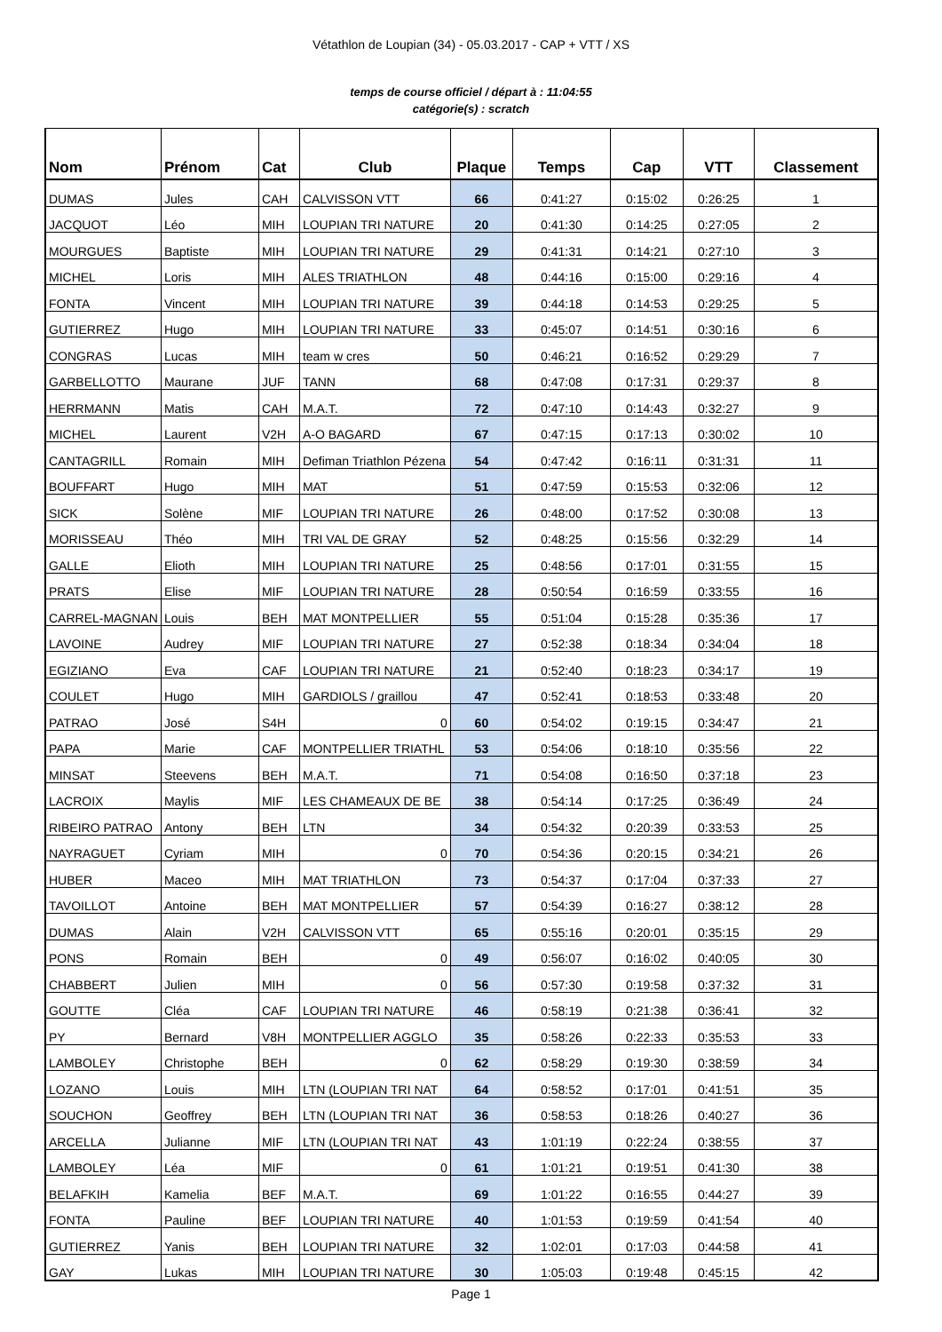Vétathlon de Loupian (34) - 05.03.2017 - CAP + VTT / XS
temps de course officiel / départ à : 11:04:55
catégorie(s) : scratch
| Nom | Prénom | Cat | Club | Plaque | Temps | Cap | VTT | Classement |
| --- | --- | --- | --- | --- | --- | --- | --- | --- |
| DUMAS | Jules | CAH | CALVISSON VTT | 66 | 0:41:27 | 0:15:02 | 0:26:25 | 1 |
| JACQUOT | Léo | MIH | LOUPIAN TRI NATURE | 20 | 0:41:30 | 0:14:25 | 0:27:05 | 2 |
| MOURGUES | Baptiste | MIH | LOUPIAN TRI NATURE | 29 | 0:41:31 | 0:14:21 | 0:27:10 | 3 |
| MICHEL | Loris | MIH | ALES TRIATHLON | 48 | 0:44:16 | 0:15:00 | 0:29:16 | 4 |
| FONTA | Vincent | MIH | LOUPIAN TRI NATURE | 39 | 0:44:18 | 0:14:53 | 0:29:25 | 5 |
| GUTIERREZ | Hugo | MIH | LOUPIAN TRI NATURE | 33 | 0:45:07 | 0:14:51 | 0:30:16 | 6 |
| CONGRAS | Lucas | MIH | team w cres | 50 | 0:46:21 | 0:16:52 | 0:29:29 | 7 |
| GARBELLOTTO | Maurane | JUF | TANN | 68 | 0:47:08 | 0:17:31 | 0:29:37 | 8 |
| HERRMANN | Matis | CAH | M.A.T. | 72 | 0:47:10 | 0:14:43 | 0:32:27 | 9 |
| MICHEL | Laurent | V2H | A-O BAGARD | 67 | 0:47:15 | 0:17:13 | 0:30:02 | 10 |
| CANTAGRILL | Romain | MIH | Defiman Triathlon Pézena | 54 | 0:47:42 | 0:16:11 | 0:31:31 | 11 |
| BOUFFART | Hugo | MIH | MAT | 51 | 0:47:59 | 0:15:53 | 0:32:06 | 12 |
| SICK | Solène | MIF | LOUPIAN TRI NATURE | 26 | 0:48:00 | 0:17:52 | 0:30:08 | 13 |
| MORISSEAU | Théo | MIH | TRI VAL DE GRAY | 52 | 0:48:25 | 0:15:56 | 0:32:29 | 14 |
| GALLE | Elioth | MIH | LOUPIAN TRI NATURE | 25 | 0:48:56 | 0:17:01 | 0:31:55 | 15 |
| PRATS | Elise | MIF | LOUPIAN TRI NATURE | 28 | 0:50:54 | 0:16:59 | 0:33:55 | 16 |
| CARREL-MAGNAN | Louis | BEH | MAT MONTPELLIER | 55 | 0:51:04 | 0:15:28 | 0:35:36 | 17 |
| LAVOINE | Audrey | MIF | LOUPIAN TRI NATURE | 27 | 0:52:38 | 0:18:34 | 0:34:04 | 18 |
| EGIZIANO | Eva | CAF | LOUPIAN TRI NATURE | 21 | 0:52:40 | 0:18:23 | 0:34:17 | 19 |
| COULET | Hugo | MIH | GARDIOLS / graillou | 47 | 0:52:41 | 0:18:53 | 0:33:48 | 20 |
| PATRAO | José | S4H | 0 | 60 | 0:54:02 | 0:19:15 | 0:34:47 | 21 |
| PAPA | Marie | CAF | MONTPELLIER TRIATHL | 53 | 0:54:06 | 0:18:10 | 0:35:56 | 22 |
| MINSAT | Steevens | BEH | M.A.T. | 71 | 0:54:08 | 0:16:50 | 0:37:18 | 23 |
| LACROIX | Maylis | MIF | LES CHAMEAUX DE BE | 38 | 0:54:14 | 0:17:25 | 0:36:49 | 24 |
| RIBEIRO PATRAO | Antony | BEH | LTN | 34 | 0:54:32 | 0:20:39 | 0:33:53 | 25 |
| NAYRAGUET | Cyriam | MIH | 0 | 70 | 0:54:36 | 0:20:15 | 0:34:21 | 26 |
| HUBER | Maceo | MIH | MAT TRIATHLON | 73 | 0:54:37 | 0:17:04 | 0:37:33 | 27 |
| TAVOILLOT | Antoine | BEH | MAT MONTPELLIER | 57 | 0:54:39 | 0:16:27 | 0:38:12 | 28 |
| DUMAS | Alain | V2H | CALVISSON VTT | 65 | 0:55:16 | 0:20:01 | 0:35:15 | 29 |
| PONS | Romain | BEH | 0 | 49 | 0:56:07 | 0:16:02 | 0:40:05 | 30 |
| CHABBERT | Julien | MIH | 0 | 56 | 0:57:30 | 0:19:58 | 0:37:32 | 31 |
| GOUTTE | Cléa | CAF | LOUPIAN TRI NATURE | 46 | 0:58:19 | 0:21:38 | 0:36:41 | 32 |
| PY | Bernard | V8H | MONTPELLIER AGGLO | 35 | 0:58:26 | 0:22:33 | 0:35:53 | 33 |
| LAMBOLEY | Christophe | BEH | 0 | 62 | 0:58:29 | 0:19:30 | 0:38:59 | 34 |
| LOZANO | Louis | MIH | LTN (LOUPIAN TRI NAT | 64 | 0:58:52 | 0:17:01 | 0:41:51 | 35 |
| SOUCHON | Geoffrey | BEH | LTN (LOUPIAN TRI NAT | 36 | 0:58:53 | 0:18:26 | 0:40:27 | 36 |
| ARCELLA | Julianne | MIF | LTN (LOUPIAN TRI NAT | 43 | 1:01:19 | 0:22:24 | 0:38:55 | 37 |
| LAMBOLEY | Léa | MIF | 0 | 61 | 1:01:21 | 0:19:51 | 0:41:30 | 38 |
| BELAFKIH | Kamelia | BEF | M.A.T. | 69 | 1:01:22 | 0:16:55 | 0:44:27 | 39 |
| FONTA | Pauline | BEF | LOUPIAN TRI NATURE | 40 | 1:01:53 | 0:19:59 | 0:41:54 | 40 |
| GUTIERREZ | Yanis | BEH | LOUPIAN TRI NATURE | 32 | 1:02:01 | 0:17:03 | 0:44:58 | 41 |
| GAY | Lukas | MIH | LOUPIAN TRI NATURE | 30 | 1:05:03 | 0:19:48 | 0:45:15 | 42 |
Page 1